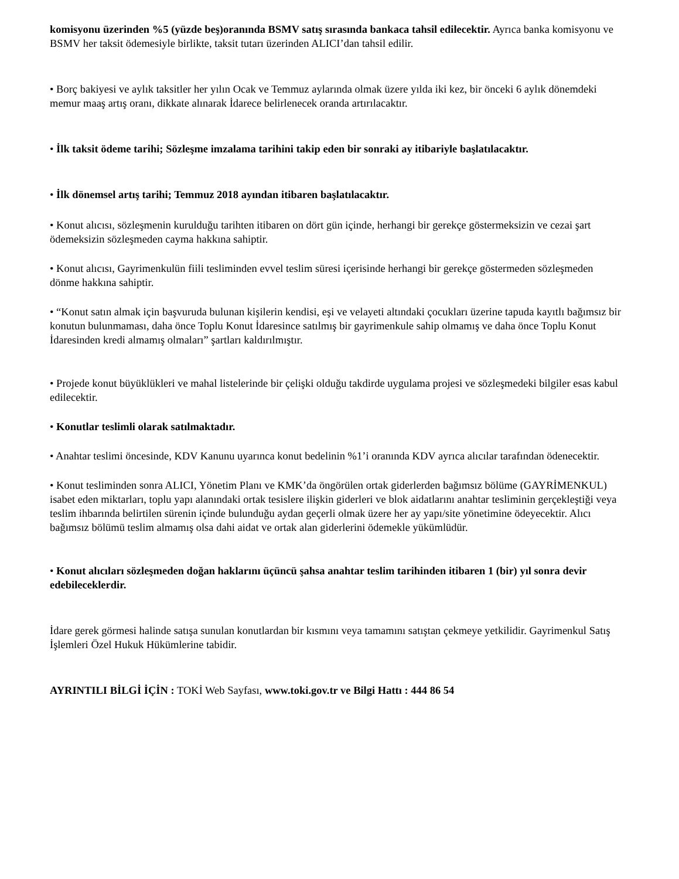komisyonu üzerinden %5 (yüzde beş)oranında BSMV satış sırasında bankaca tahsil edilecektir. Ayrıca banka komisyonu ve BSMV her taksit ödemesiyle birlikte, taksit tutarı üzerinden ALICI’dan tahsil edilir.
• Borç bakiyesi ve aylık taksitler her yılın Ocak ve Temmuz aylarında olmak üzere yılda iki kez, bir önceki 6 aylık dönemdeki memur maaş artış oranı, dikkate alınarak İdarece belirlenecek oranda artırılacaktır.
• İlk taksit ödeme tarihi; Sözleşme imzalama tarihini takip eden bir sonraki ay itibariyle başlatılacaktır.
• İlk dönemsel artış tarihi; Temmuz 2018 ayından itibaren başlatılacaktır.
• Konut alıcısı, sözleşmenin kurulduğu tarihten itibaren on dört gün içinde, herhangi bir gerekçe göstermeksizin ve cezai şart ödemeksizin sözleşmeden cayma hakkına sahiptir.
• Konut alıcısı, Gayrimenkulün fiili tesliminden evvel teslim süresi içerisinde herhangi bir gerekçe göstermeden sözleşmeden dönme hakkına sahiptir.
• “Konut satın almak için başvuruda bulunan kişilerin kendisi, eşi ve velayeti altındaki çocukları üzerine tapuda kayıtlı bağımsız bir konutun bulunmaması, daha önce Toplu Konut İdaresince satılmış bir gayrimenkule sahip olmamış ve daha önce Toplu Konut İdaresinden kredi almamış olmaları” şartları kaldırılmıştır.
• Projede konut büyüklükleri ve mahal listelerinde bir çelişki olduğu takdirde uygulama projesi ve sözleşmedeki bilgiler esas kabul edilecektir.
• Konutlar teslimli olarak satılmaktadır.
• Anahtar teslimi öncesinde, KDV Kanunu uyarınca konut bedelinin %1’i oranında KDV ayrıca alıcılar tarafından ödenecektir.
• Konut tesliminden sonra ALICI, Yönetim Planı ve KMK’da öngörülen ortak giderlerden bağımsız bölüme (GAYRİMENKUL) isabet eden miktarları, toplu yapı alanındaki ortak tesislere ilişkin giderleri ve blok aidatlarını anahtar tesliminin gerçekleştiği veya teslim ihbarında belirtilen sürenin içinde bulunduğu aydan geçerli olmak üzere her ay yapı/site yönetimine ödeyecektir. Alıcı bağımsız bölümü teslim almamış olsa dahi aidat ve ortak alan giderlerini ödemekle yükümlüdür.
• Konut alıcıları sözleşmeden doğan haklarını üçüncü şahsa anahtar teslim tarihinden itibaren 1 (bir) yıl sonra devir edebileceklerdir.
İdare gerek görmesi halinde satışa sunulan konutlardan bir kısmını veya tamamını satıştan çekmeye yetkilidir. Gayrimenkul Satış İşlemleri Özel Hukuk Hükümlerine tabidir.
AYRINTILI BİLGİ İÇİN : TOKİ Web Sayfası, www.toki.gov.tr ve Bilgi Hattı : 444 86 54